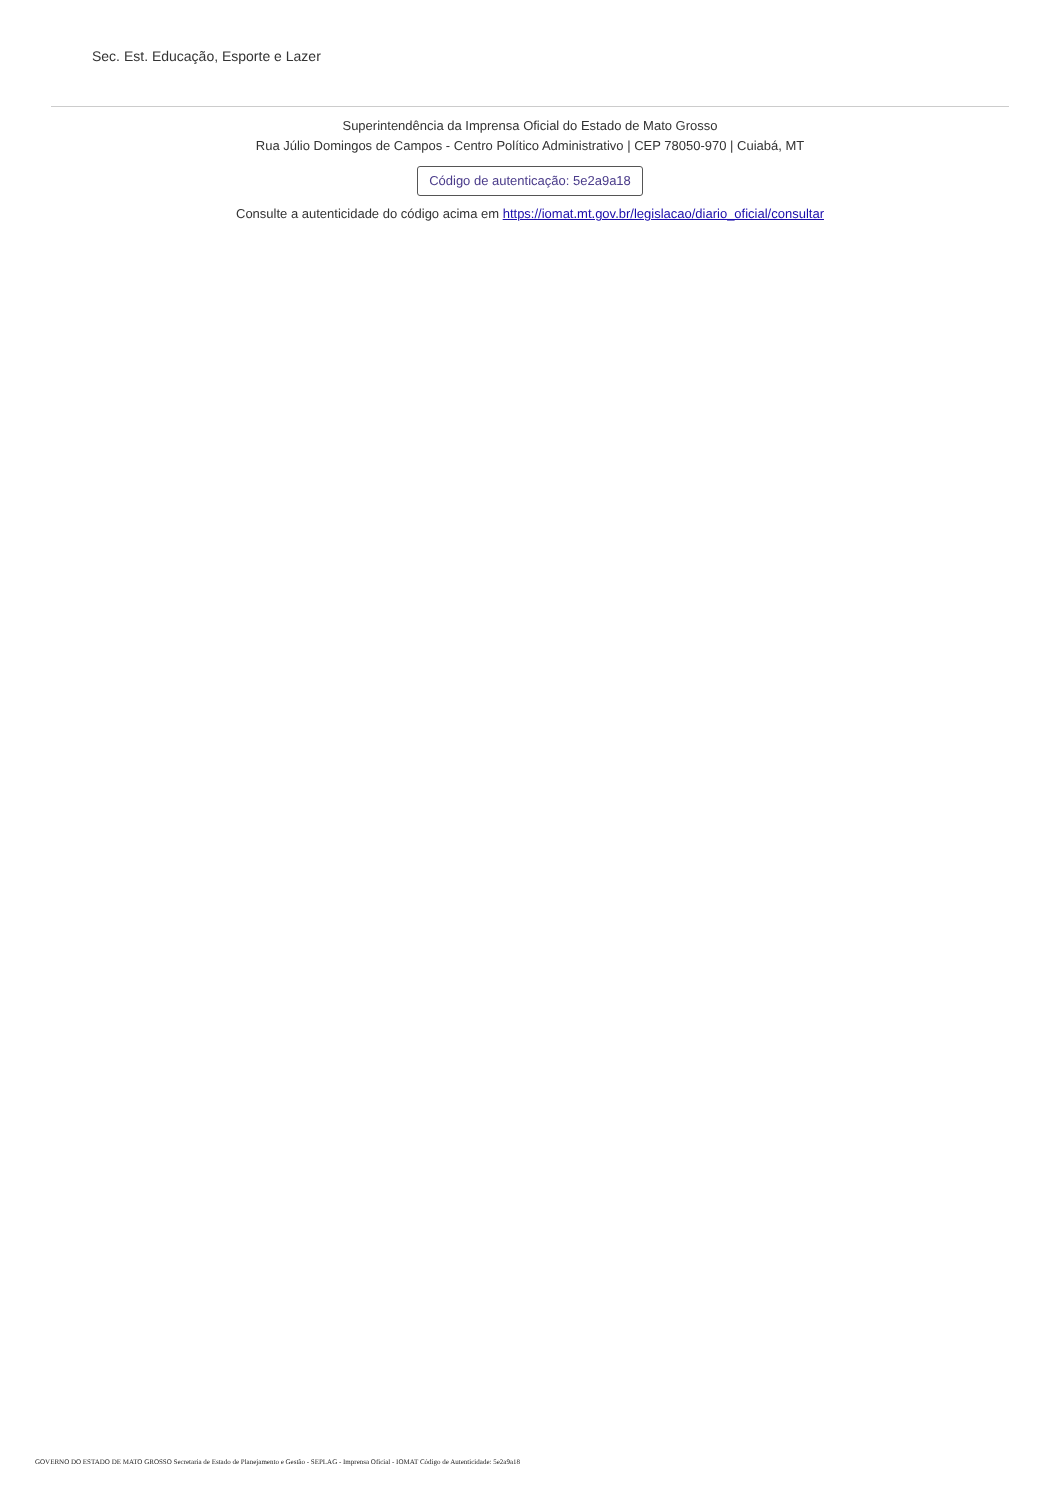Sec. Est. Educação, Esporte e Lazer
Superintendência da Imprensa Oficial do Estado de Mato Grosso
Rua Júlio Domingos de Campos - Centro Político Administrativo | CEP 78050-970 | Cuiabá, MT
Código de autenticação: 5e2a9a18
Consulte a autenticidade do código acima em https://iomat.mt.gov.br/legislacao/diario_oficial/consultar
GOVERNO DO ESTADO DE MATO GROSSO Secretaria de Estado de Planejamento e Gestão - SEPLAG - Imprensa Oficial - IOMAT Código de Autenticidade: 5e2a9a18